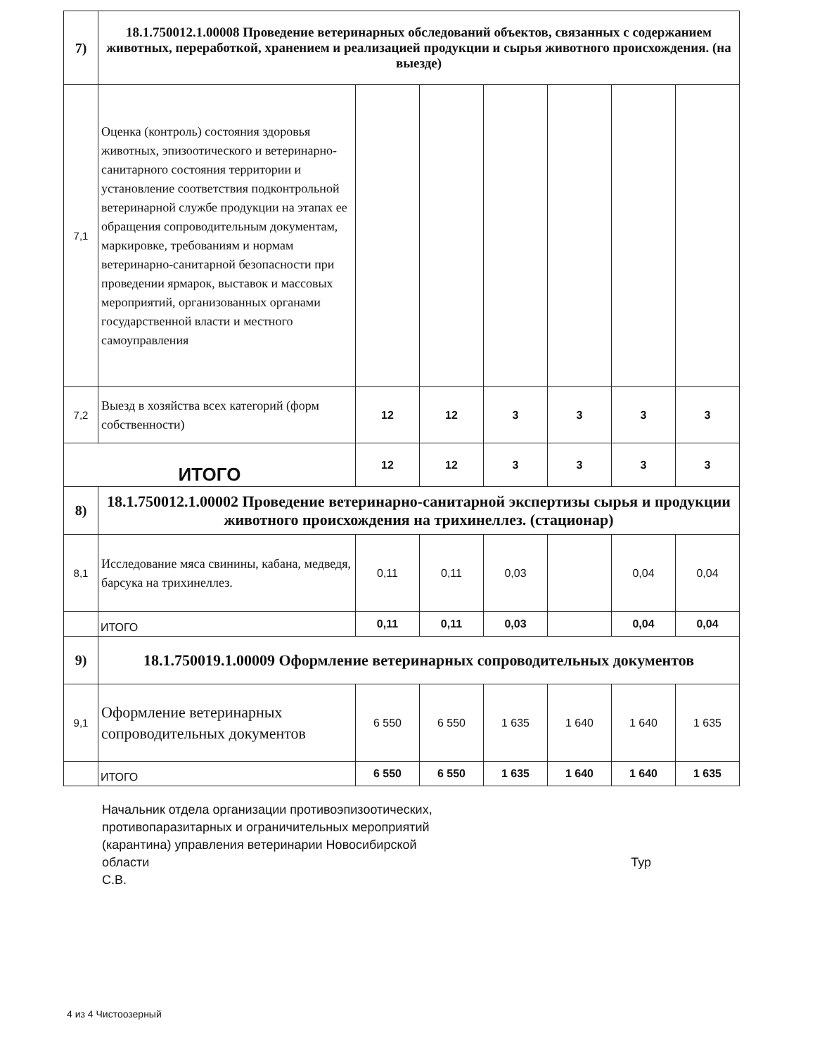| 7) | 18.1.750012.1.00008 Проведение ветеринарных обследований объектов, связанных с содержанием животных, переработкой, хранением и реализацией продукции и сырья животного происхождения. (на выезде) | | | | | | |
| 7,1 | Оценка (контроль) состояния здоровья животных, эпизоотического и ветеринарно-санитарного состояния территории и установление соответствия подконтрольной ветеринарной службе продукции на этапах ее обращения сопроводительным документам, маркировке, требованиям и нормам ветеринарно-санитарной безопасности при проведении ярмарок, выставок и массовых мероприятий, организованных органами государственной власти и местного самоуправления | | | | | | |
| 7,2 | Выезд в хозяйства всех категорий (форм собственности) | 12 | 12 | 3 | 3 | 3 | 3 |
| ИТОГО | | 12 | 12 | 3 | 3 | 3 | 3 |
| 8) | 18.1.750012.1.00002 Проведение ветеринарно-санитарной экспертизы сырья и продукции животного происхождения на трихинеллез. (стационар) | | | | | | |
| 8,1 | Исследование мяса свинины, кабана, медведя, барсука на трихинеллез. | 0,11 | 0,11 | 0,03 | | 0,04 | 0,04 |
| | ИТОГО | 0,11 | 0,11 | 0,03 | | 0,04 | 0,04 |
| 9) | 18.1.750019.1.00009 Оформление ветеринарных сопроводительных документов | | | | | | |
| 9,1 | Оформление ветеринарных сопроводительных документов | 6 550 | 6 550 | 1 635 | 1 640 | 1 640 | 1 635 |
| | ИТОГО | 6 550 | 6 550 | 1 635 | 1 640 | 1 640 | 1 635 |
Начальник отдела организации противоэпизоотических,
противопаразитарных и ограничительных мероприятий
(карантина) управления ветеринарии Новосибирской
области Тур С.В.
4 из 4 Чистоозерный